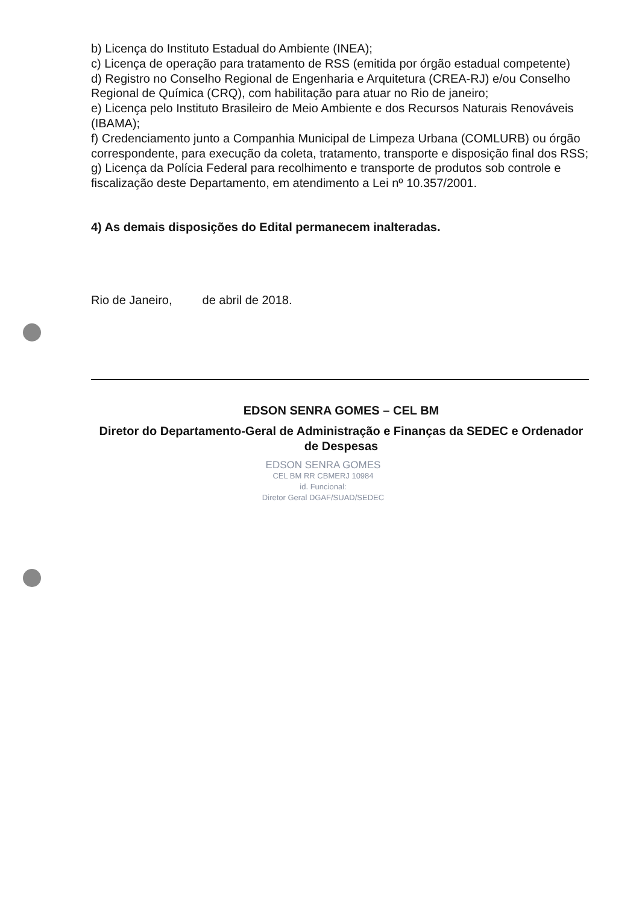b) Licença do Instituto Estadual do Ambiente (INEA);
c) Licença de operação para tratamento de RSS (emitida por órgão estadual competente)
d) Registro no Conselho Regional de Engenharia e Arquitetura (CREA-RJ) e/ou Conselho Regional de Química (CRQ), com habilitação para atuar no Rio de janeiro;
e) Licença pelo Instituto Brasileiro de Meio Ambiente e dos Recursos Naturais Renováveis (IBAMA);
f) Credenciamento junto a Companhia Municipal de Limpeza Urbana (COMLURB) ou órgão correspondente, para execução da coleta, tratamento, transporte e disposição final dos RSS;
g) Licença da Polícia Federal para recolhimento e transporte de produtos sob controle e fiscalização deste Departamento, em atendimento a Lei nº 10.357/2001.
4) As demais disposições do Edital permanecem inalteradas.
Rio de Janeiro, de abril de 2018.
EDSON SENRA GOMES – CEL BM
Diretor do Departamento-Geral de Administração e Finanças da SEDEC e Ordenador de Despesas
EDSON SENRA GOMES
CEL BM RR CBMERJ 10984
id. Funcional:
Diretor Geral DGAF/SUAD/SEDEC